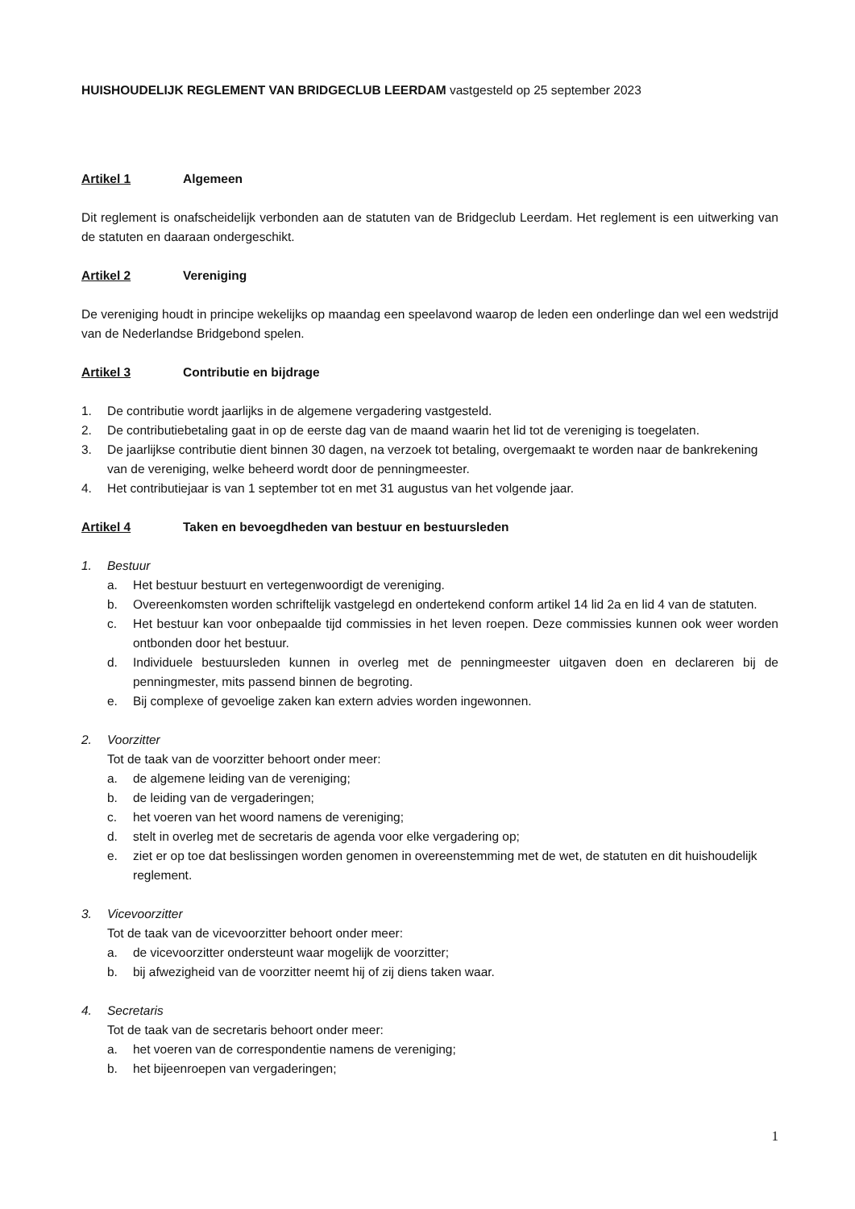HUISHOUDELIJK REGLEMENT VAN BRIDGECLUB LEERDAM vastgesteld op 25 september 2023
Artikel 1 Algemeen
Dit reglement is onafscheidelijk verbonden aan de statuten van de Bridgeclub Leerdam. Het reglement is een uitwerking van de statuten en daaraan ondergeschikt.
Artikel 2 Vereniging
De vereniging houdt in principe wekelijks op maandag een speelavond waarop de leden een onderlinge dan wel een wedstrijd van de Nederlandse Bridgebond spelen.
Artikel 3 Contributie en bijdrage
1. De contributie wordt jaarlijks in de algemene vergadering vastgesteld.
2. De contributiebetaling gaat in op de eerste dag van de maand waarin het lid tot de vereniging is toegelaten.
3. De jaarlijkse contributie dient binnen 30 dagen, na verzoek tot betaling, overgemaakt te worden naar de bankrekening van de vereniging, welke beheerd wordt door de penningmeester.
4. Het contributiejaar is van 1 september tot en met 31 augustus van het volgende jaar.
Artikel 4 Taken en bevoegdheden van bestuur en bestuursleden
1. Bestuur
a. Het bestuur bestuurt en vertegenwoordigt de vereniging.
b. Overeenkomsten worden schriftelijk vastgelegd en ondertekend conform artikel 14 lid 2a en lid 4 van de statuten.
c. Het bestuur kan voor onbepaalde tijd commissies in het leven roepen. Deze commissies kunnen ook weer worden ontbonden door het bestuur.
d. Individuele bestuursleden kunnen in overleg met de penningmeester uitgaven doen en declareren bij de penningmester, mits passend binnen de begroting.
e. Bij complexe of gevoelige zaken kan extern advies worden ingewonnen.
2. Voorzitter
Tot de taak van de voorzitter behoort onder meer:
a. de algemene leiding van de vereniging;
b. de leiding van de vergaderingen;
c. het voeren van het woord namens de vereniging;
d. stelt in overleg met de secretaris de agenda voor elke vergadering op;
e. ziet er op toe dat beslissingen worden genomen in overeenstemming met de wet, de statuten en dit huishoudelijk reglement.
3. Vicevoorzitter
Tot de taak van de vicevoorzitter behoort onder meer:
a. de vicevoorzitter ondersteunt waar mogelijk de voorzitter;
b. bij afwezigheid van de voorzitter neemt hij of zij diens taken waar.
4. Secretaris
Tot de taak van de secretaris behoort onder meer:
a. het voeren van de correspondentie namens de vereniging;
b. het bijeenroepen van vergaderingen;
1